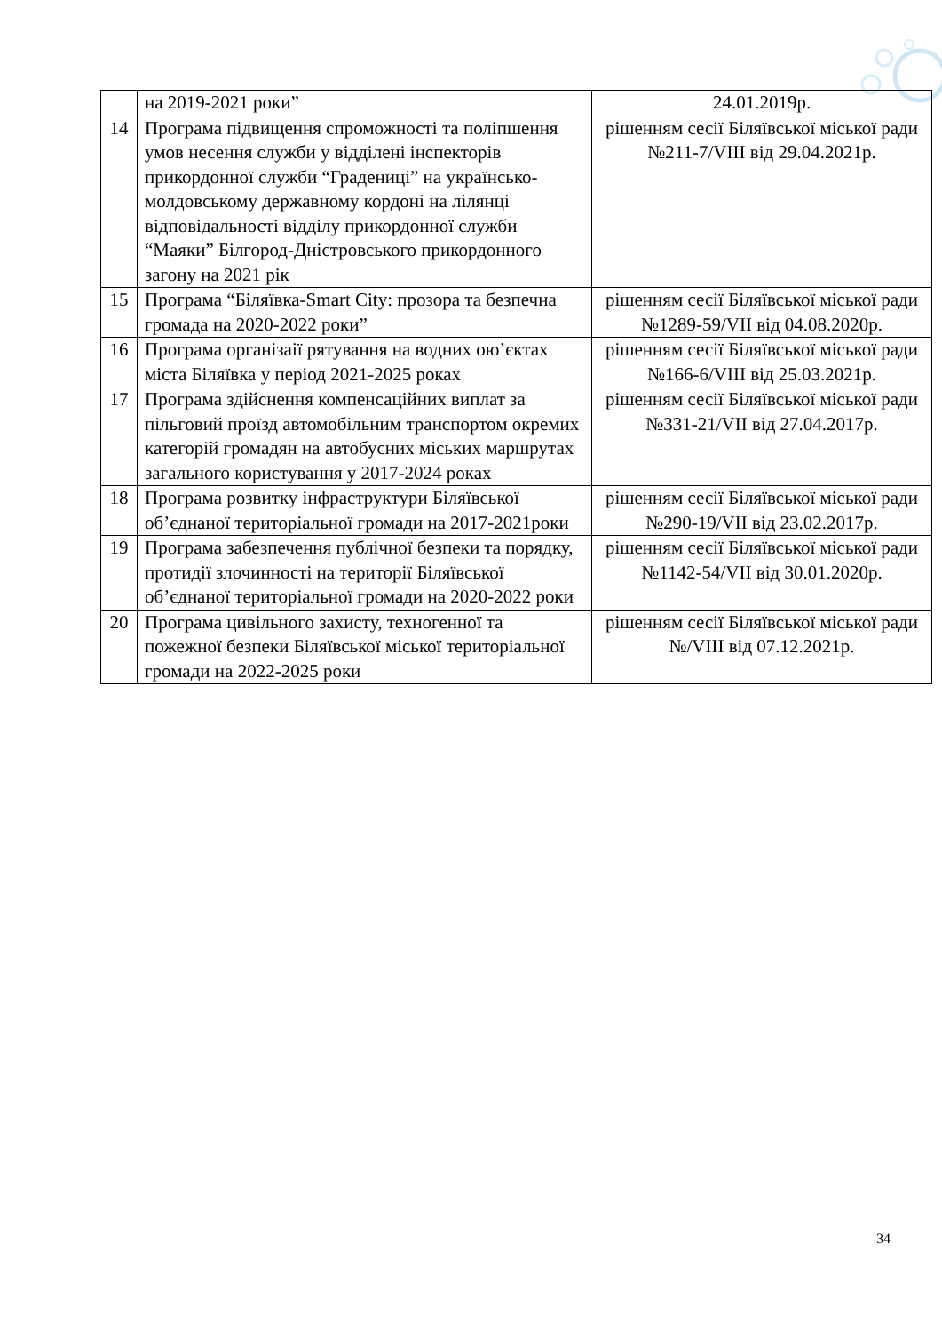| | на 2019-2021 роки” | 24.01.2019р. |
| 14 | Програма підвищення спроможності та поліпшення умов несення служби у відділені інспекторів прикордонної служби “Градениці” на українсько-молдовському державному кордоні на лілянці відповідальності відділу прикордонної служби “Маяки” Білгород-Дністровського прикордонного загону на 2021 рік | рішенням сесії Біляївської міської ради №211-7/VIII від 29.04.2021р. |
| 15 | Програма “Біляївка-Smart City: прозора та безпечна громада на 2020-2022 роки” | рішенням сесії Біляївської міської ради №1289-59/VII від 04.08.2020р. |
| 16 | Програма організаії рятування на водних ою’єктах міста Біляївка у період 2021-2025 роках | рішенням сесії Біляївської міської ради №166-6/VIII від 25.03.2021р. |
| 17 | Програма здійснення компенсаційних виплат за пільговий проїзд автомобільним транспортом окремих категорій громадян на автобусних міських маршрутах загального користування у 2017-2024 роках | рішенням сесії Біляївської міської ради №331-21/VII від 27.04.2017р. |
| 18 | Програма розвитку інфраструктури Біляївської об’єднаної територіальної громади на 2017-2021роки | рішенням сесії Біляївської міської ради №290-19/VII від 23.02.2017р. |
| 19 | Програма забезпечення публічної безпеки та порядку, протидії злочинності на території Біляївської об’єднаної територіальної громади на 2020-2022 роки | рішенням сесії Біляївської міської ради №1142-54/VII від 30.01.2020р. |
| 20 | Програма цивільного захисту, техногенної та пожежної безпеки Біляївської міської територіальної громади на 2022-2025 роки | рішенням сесії Біляївської міської ради №/VIII від 07.12.2021р. |
34